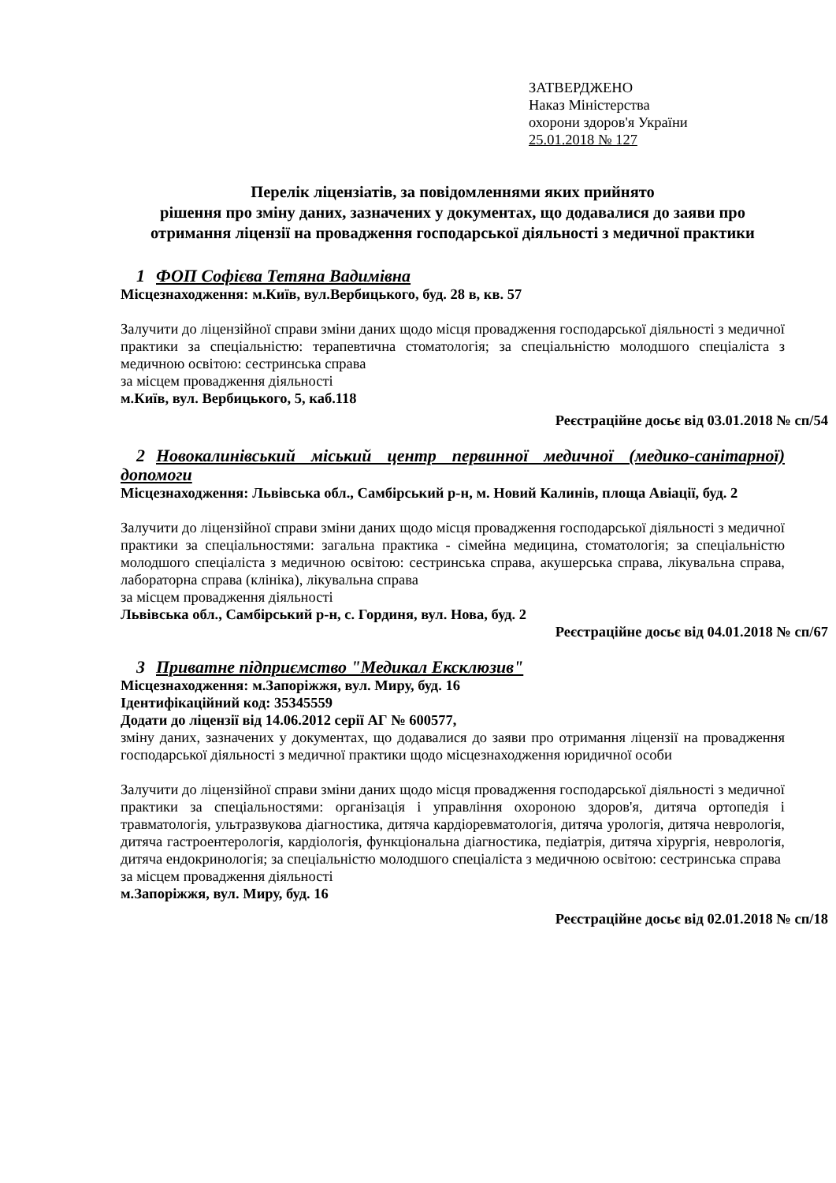ЗАТВЕРДЖЕНО
Наказ Міністерства
охорони здоров'я України
25.01.2018 № 127
Перелік ліцензіатів, за повідомленнями яких прийнято
рішення про зміну даних, зазначених у документах, що додавалися до заяви про отримання ліцензії на провадження господарської діяльності з медичної практики
1 ФОП Софієва Тетяна Вадимівна
Місцезнаходження: м.Київ, вул.Вербицького, буд. 28 в, кв. 57
Залучити до ліцензійної справи зміни даних щодо місця провадження господарської діяльності з медичної практики за спеціальністю: терапевтична стоматологія; за спеціальністю молодшого спеціаліста з медичною освітою: сестринська справа
за місцем провадження діяльності
м.Київ, вул. Вербицького, 5, каб.118
Реєстраційне досьє від 03.01.2018 № сп/54
2 Новокалинівський міський центр первинної медичної (медико-санітарної) допомоги
Місцезнаходження: Львівська обл., Самбірський р-н, м. Новий Калинів, площа Авіації, буд. 2
Залучити до ліцензійної справи зміни даних щодо місця провадження господарської діяльності з медичної практики за спеціальностями: загальна практика - сімейна медицина, стоматологія; за спеціальністю молодшого спеціаліста з медичною освітою: сестринська справа, акушерська справа, лікувальна справа, лабораторна справа (клініка), лікувальна справа
за місцем провадження діяльності
Львівська обл., Самбірський р-н, с. Гординя, вул. Нова, буд. 2
Реєстраційне досьє від 04.01.2018 № сп/67
3 Приватне підприємство "Медикал Ексклюзив"
Місцезнаходження: м.Запоріжжя, вул. Миру, буд. 16
Ідентифікаційний код: 35345559
Додати до ліцензії від 14.06.2012 серії АГ № 600577,
зміну даних, зазначених у документах, що додавалися до заяви про отримання ліцензії на провадження господарської діяльності з медичної практики щодо місцезнаходження юридичної особи
Залучити до ліцензійної справи зміни даних щодо місця провадження господарської діяльності з медичної практики за спеціальностями: організація і управління охороною здоров'я, дитяча ортопедія і травматологія, ультразвукова діагностика, дитяча кардіоревматологія, дитяча урологія, дитяча неврологія, дитяча гастроентерологія, кардіологія, функціональна діагностика, педіатрія, дитяча хірургія, неврологія, дитяча ендокринологія; за спеціальністю молодшого спеціаліста з медичною освітою: сестринська справа
за місцем провадження діяльності
м.Запоріжжя, вул. Миру, буд. 16
Реєстраційне досьє від 02.01.2018 № сп/18